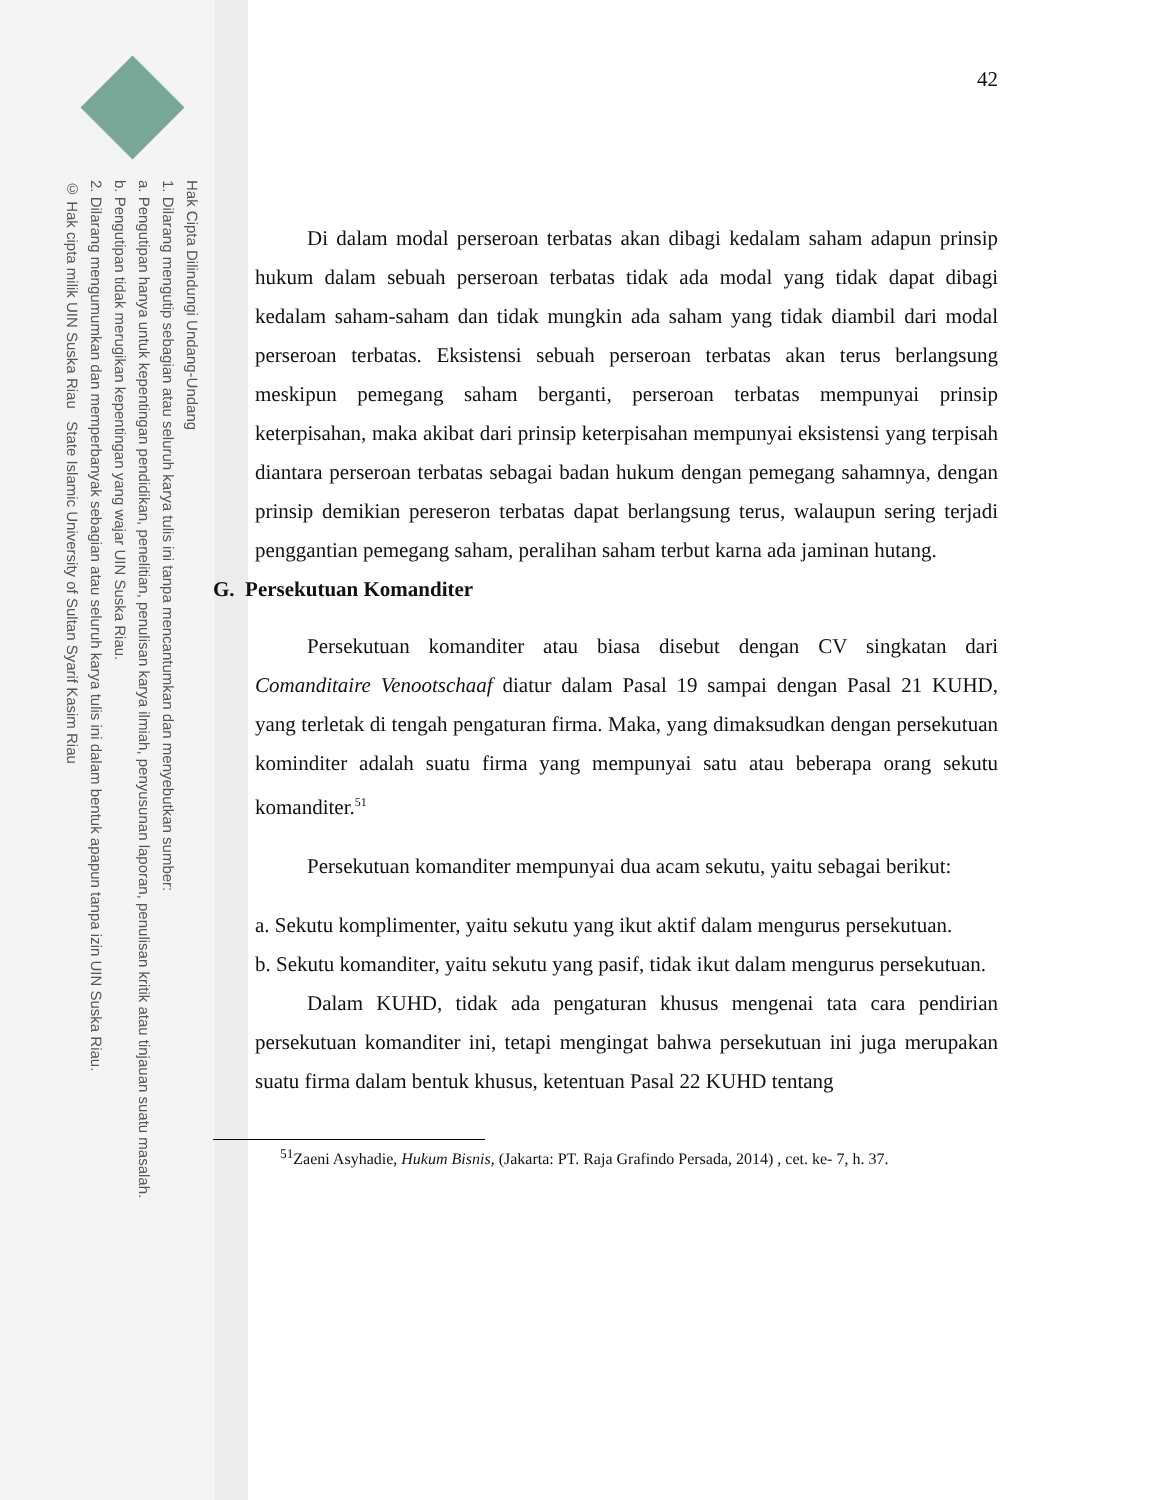Hak Cipta Dilindungi Undang-Undang
1. Dilarang mengutip sebagian atau seluruh karya tulis ini tanpa mencantumkan dan menyebutkan sumber:
a. Pengutipan hanya untuk kepentingan pendidikan, penelitian, penulisan karya ilmiah, penyusunan laporan, penulisan kritik atau tinjauan suatu masalah.
b. Pengutipan tidak merugikan kepentingan yang wajar UIN Suska Riau.
2. Dilarang mengumumkan dan memperbanyak sebagian atau seluruh karya tulis ini dalam bentuk apapun tanpa izin UIN Suska Riau.
© Hak cipta milik UIN Suska Riau State Islamic University of Sultan Syarif Kasim Riau
42
Di dalam modal perseroan terbatas akan dibagi kedalam saham adapun prinsip hukum dalam sebuah perseroan terbatas tidak ada modal yang tidak dapat dibagi kedalam saham-saham dan tidak mungkin ada saham yang tidak diambil dari modal perseroan terbatas. Eksistensi sebuah perseroan terbatas akan terus berlangsung meskipun pemegang saham berganti, perseroan terbatas mempunyai prinsip keterpisahan, maka akibat dari prinsip keterpisahan mempunyai eksistensi yang terpisah diantara perseroan terbatas sebagai badan hukum dengan pemegang sahamnya, dengan prinsip demikian pereseron terbatas dapat berlangsung terus, walaupun sering terjadi penggantian pemegang saham, peralihan saham terbut karna ada jaminan hutang.
G. Persekutuan Komanditer
Persekutuan komanditer atau biasa disebut dengan CV singkatan dari Comanditaire Venootschaaf diatur dalam Pasal 19 sampai dengan Pasal 21 KUHD, yang terletak di tengah pengaturan firma. Maka, yang dimaksudkan dengan persekutuan kominditer adalah suatu firma yang mempunyai satu atau beberapa orang sekutu komanditer.<sup>51</sup>
Persekutuan komanditer mempunyai dua acam sekutu, yaitu sebagai berikut:
a. Sekutu komplimenter, yaitu sekutu yang ikut aktif dalam mengurus persekutuan.
b. Sekutu komanditer, yaitu sekutu yang pasif, tidak ikut dalam mengurus persekutuan.
Dalam KUHD, tidak ada pengaturan khusus mengenai tata cara pendirian persekutuan komanditer ini, tetapi mengingat bahwa persekutuan ini juga merupakan suatu firma dalam bentuk khusus, ketentuan Pasal 22 KUHD tentang
<sup>51</sup> Zaeni Asyhadie, Hukum Bisnis, (Jakarta: PT. Raja Grafindo Persada, 2014) , cet. ke- 7, h. 37.